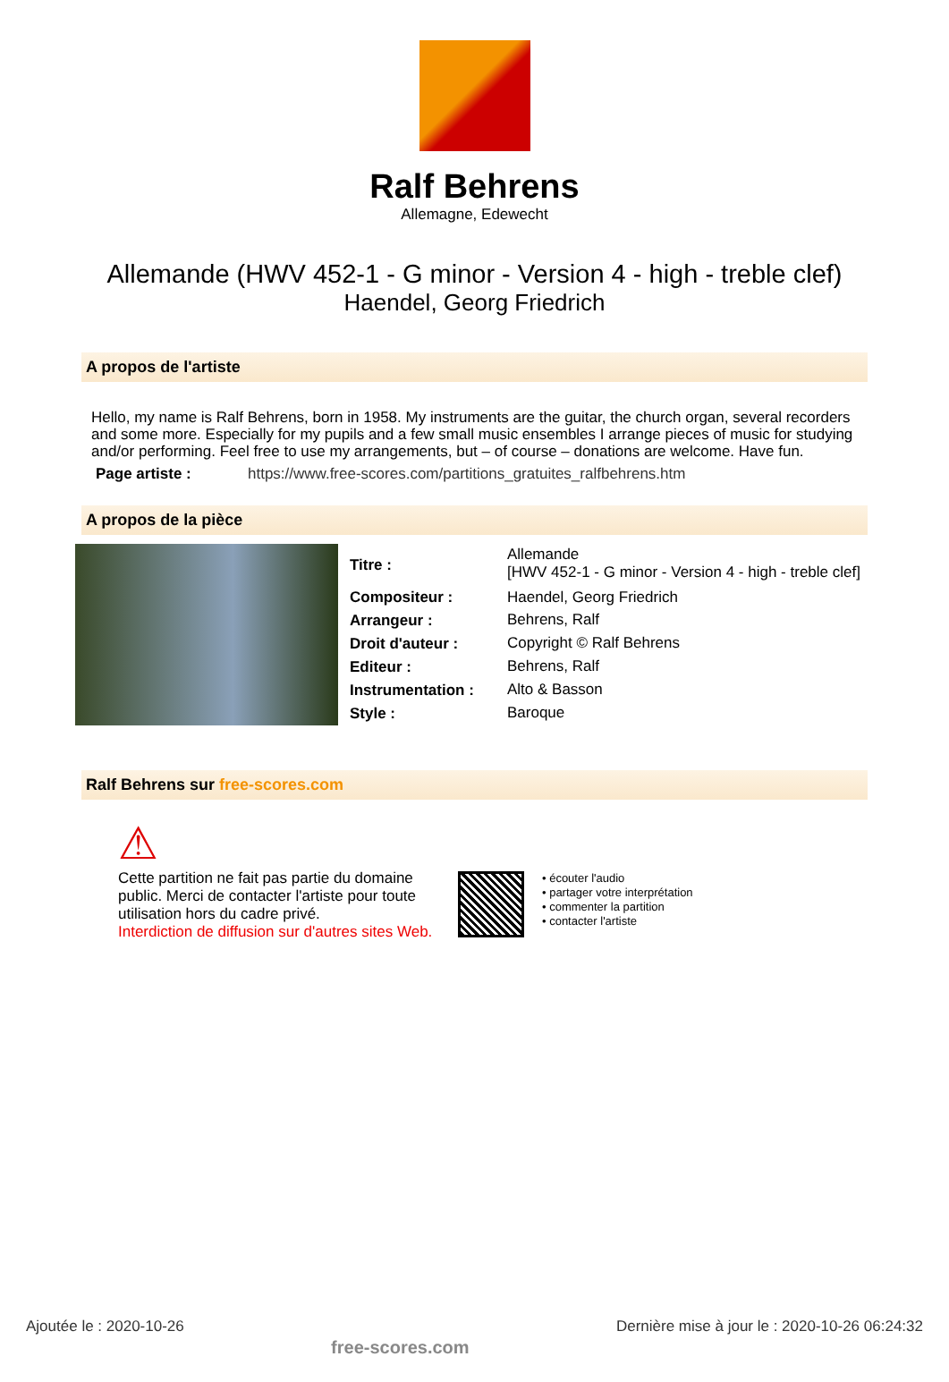Ralf Behrens
Allemagne, Edewecht
Allemande (HWV 452-1 - G minor - Version 4 - high - treble clef)
Haendel, Georg Friedrich
A propos de l'artiste
Hello, my name is Ralf Behrens, born in 1958. My instruments are the guitar, the church organ, several recorders and some more. Especially for my pupils and a few small music ensembles I arrange pieces of music for studying and/or performing. Feel free to use my arrangements, but – of course – donations are welcome. Have fun.
Page artiste : https://www.free-scores.com/partitions_gratuites_ralfbehrens.htm
A propos de la pièce
| Titre : | Allemande [HWV 452-1 - G minor - Version 4 - high - treble clef] |
| Compositeur : | Haendel, Georg Friedrich |
| Arrangeur : | Behrens, Ralf |
| Droit d'auteur : | Copyright © Ralf Behrens |
| Editeur : | Behrens, Ralf |
| Instrumentation : | Alto & Basson |
| Style : | Baroque |
Ralf Behrens sur free-scores.com
⚠
Cette partition ne fait pas partie du domaine public. Merci de contacter l'artiste pour toute utilisation hors du cadre privé.
Interdiction de diffusion sur d'autres sites Web.
• écouter l'audio
• partager votre interprétation
• commenter la partition
• contacter l'artiste
Ajoutée le : 2020-10-26 free-scores.com Dernière mise à jour le : 2020-10-26 06:24:32